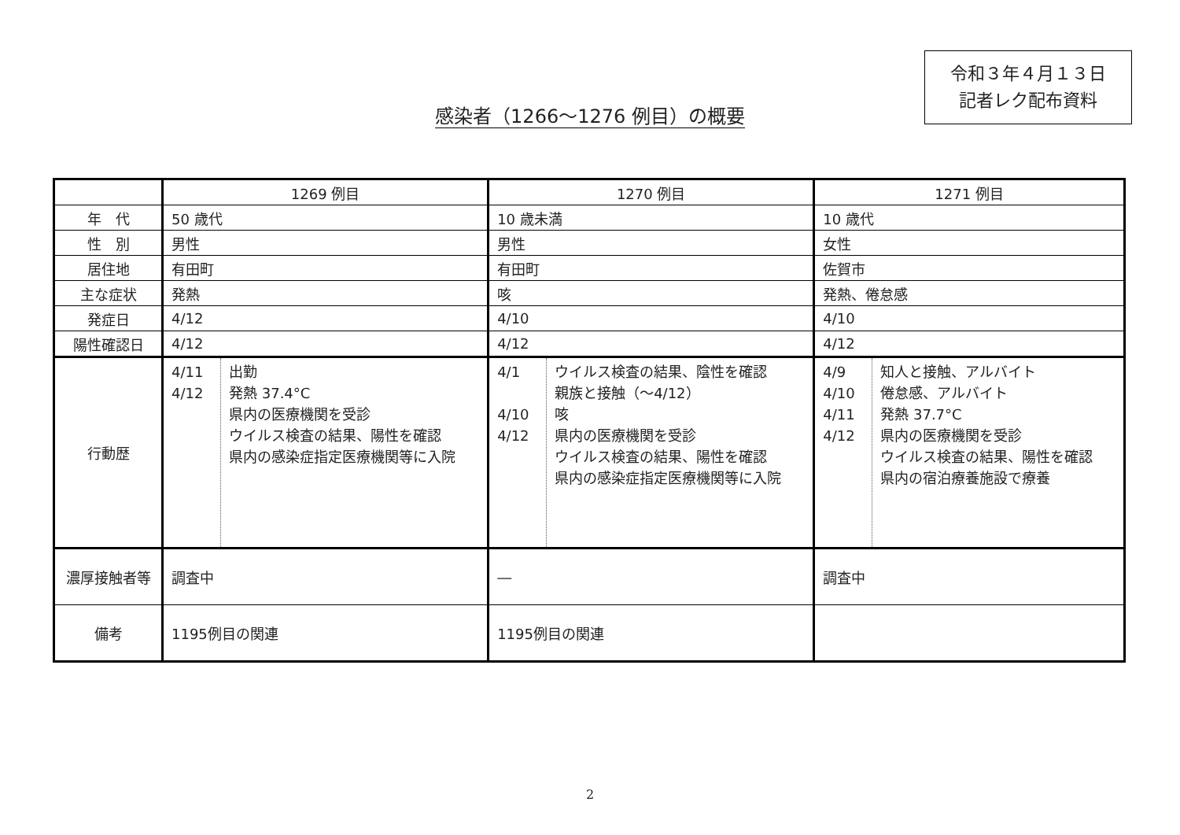令和３年４月１３日
記者レク配布資料
感染者（1266～1276 例目）の概要
| | 1269 例目 | 1270 例目 | 1271 例目 |
| --- | --- | --- | --- |
| 年 代 | 50 歳代 | 10 歳未満 | 10 歳代 |
| 性 別 | 男性 | 男性 | 女性 |
| 居住地 | 有田町 | 有田町 | 佐賀市 |
| 主な症状 | 発熱 | 咳 | 発熱、倦怠感 |
| 発症日 | 4/12 | 4/10 | 4/10 |
| 陽性確認日 | 4/12 | 4/12 | 4/12 |
| 行動歴 | 4/11 4/12 出勤 発熱 37.4°C 県内の医療機関を受診 ウイルス検査の結果、陽性を確認 県内の感染症指定医療機関等に入院 | 4/1 4/10 4/12 ウイルス検査の結果、陰性を確認 親族と接触（～4/12） 咳 県内の医療機関を受診 ウイルス検査の結果、陽性を確認 県内の感染症指定医療機関等に入院 | 4/9 4/10 4/11 4/12 知人と接触、アルバイト 倦怠感、アルバイト 発熱 37.7°C 県内の医療機関を受診 ウイルス検査の結果、陽性を確認 県内の宿泊療養施設で療養 |
| 濃厚接触者等 | 調査中 | ― | 調査中 |
| 備考 | 1195例目の関連 | 1195例目の関連 | |
2